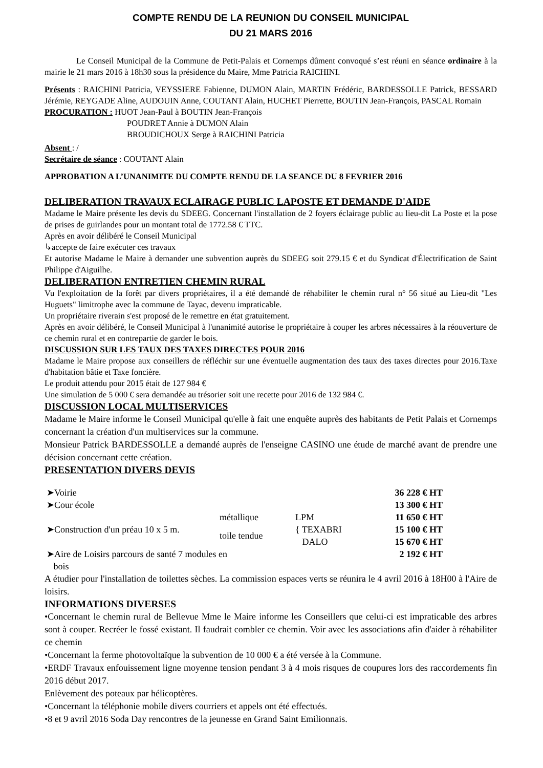COMPTE RENDU DE LA REUNION DU CONSEIL MUNICIPAL
DU 21 MARS 2016
Le Conseil Municipal de la Commune de Petit-Palais et Cornemps dûment convoqué s’est réuni en séance ordinaire à la mairie le 21 mars 2016 à 18h30 sous la présidence du Maire, Mme Patricia RAICHINI.
Présents : RAICHINI Patricia, VEYSSIERE Fabienne, DUMON Alain, MARTIN Frédéric, BARDESSOLLE Patrick, BESSARD Jérémie, REYGADE Aline, AUDOUIN Anne, COUTANT Alain, HUCHET Pierrette, BOUTIN Jean-François, PASCAL Romain
PROCURATION : HUOT Jean-Paul à BOUTIN Jean-François
POUDRET Annie à DUMON Alain
BROUDICHOUX Serge à RAICHINI Patricia
Absent : /
Secrétaire de séance : COUTANT Alain
APPROBATION A L’UNANIMITE DU COMPTE RENDU DE LA SEANCE DU 8 FEVRIER 2016
DELIBERATION TRAVAUX ECLAIRAGE PUBLIC LAPOSTE ET DEMANDE D'AIDE
Madame le Maire présente les devis du SDEEG. Concernant l'installation de 2 foyers éclairage public au lieu-dit La Poste et la pose de prises de guirlandes pour un montant total de 1772.58 € TTC.
Après en avoir délibéré le Conseil Municipal
↳accepte de faire exécuter ces travaux
Et autorise Madame le Maire à demander une subvention auprès du SDEEG soit 279.15 € et du Syndicat d'Électrification de Saint Philippe d'Aiguilhe.
DELIBERATION ENTRETIEN CHEMIN RURAL
Vu l'exploitation de la forêt par divers propriétaires, il a été demandé de réhabiliter le chemin rural n° 56 situé au Lieu-dit "Les Huguets" limitrophe avec la commune de Tayac, devenu impraticable.
Un propriétaire riverain s'est proposé de le remettre en état gratuitement.
Après en avoir délibéré, le Conseil Municipal à l'unanimité autorise le propriétaire à couper les arbres nécessaires à la réouverture de ce chemin rural et en contrepartie de garder le bois.
DISCUSSION SUR LES TAUX DES TAXES DIRECTES POUR 2016
Madame le Maire propose aux conseillers de réfléchir sur une éventuelle augmentation des taux des taxes directes pour 2016.Taxe d'habitation bâtie et Taxe foncière.
Le produit attendu pour 2015 était de 127 984 €
Une simulation de 5 000 € sera demandée au trésorier soit une recette pour 2016 de 132 984 €.
DISCUSSION LOCAL MULTISERVICES
Madame le Maire informe le Conseil Municipal qu'elle à fait une enquête auprès des habitants de Petit Palais et Cornemps concernant la création d'un multiservices sur la commune.
Monsieur Patrick BARDESSOLLE a demandé auprès de l'enseigne CASINO une étude de marché avant de prendre une décision concernant cette création.
PRESENTATION DIVERS DEVIS
| ➤Voirie | | | 36 228 € HT |
| ➤Cour école | | | 13 300 € HT |
| ➤Construction d'un préau 10 x 5 m. | métallique | LPM | 11 650 € HT |
| | toile tendue | { TEXABRI | 15 100 € HT |
| | | DALO | 15 670 € HT |
| ➤Aire de Loisirs parcours de santé 7 modules en bois | | | 2 192 € HT |
A étudier pour l'installation de toilettes sèches. La commission espaces verts se réunira le 4 avril 2016 à 18H00 à l'Aire de loisirs.
INFORMATIONS DIVERSES
•Concernant le chemin rural de Bellevue Mme le Maire informe les Conseillers que celui-ci est impraticable des arbres sont à couper. Recréer le fossé existant. Il faudrait combler ce chemin. Voir avec les associations afin d'aider à réhabiliter ce chemin
•Concernant la ferme photovoltaïque la subvention de 10 000 € a été versée à la Commune.
•ERDF Travaux enfouissement ligne moyenne tension pendant 3 à 4 mois risques de coupures lors des raccordements fin 2016 début 2017.
Enlèvement des poteaux par hélicoptères.
•Concernant la téléphonie mobile divers courriers et appels ont été effectués.
•8 et 9 avril 2016 Soda Day rencontres de la jeunesse en Grand Saint Emilionnais.